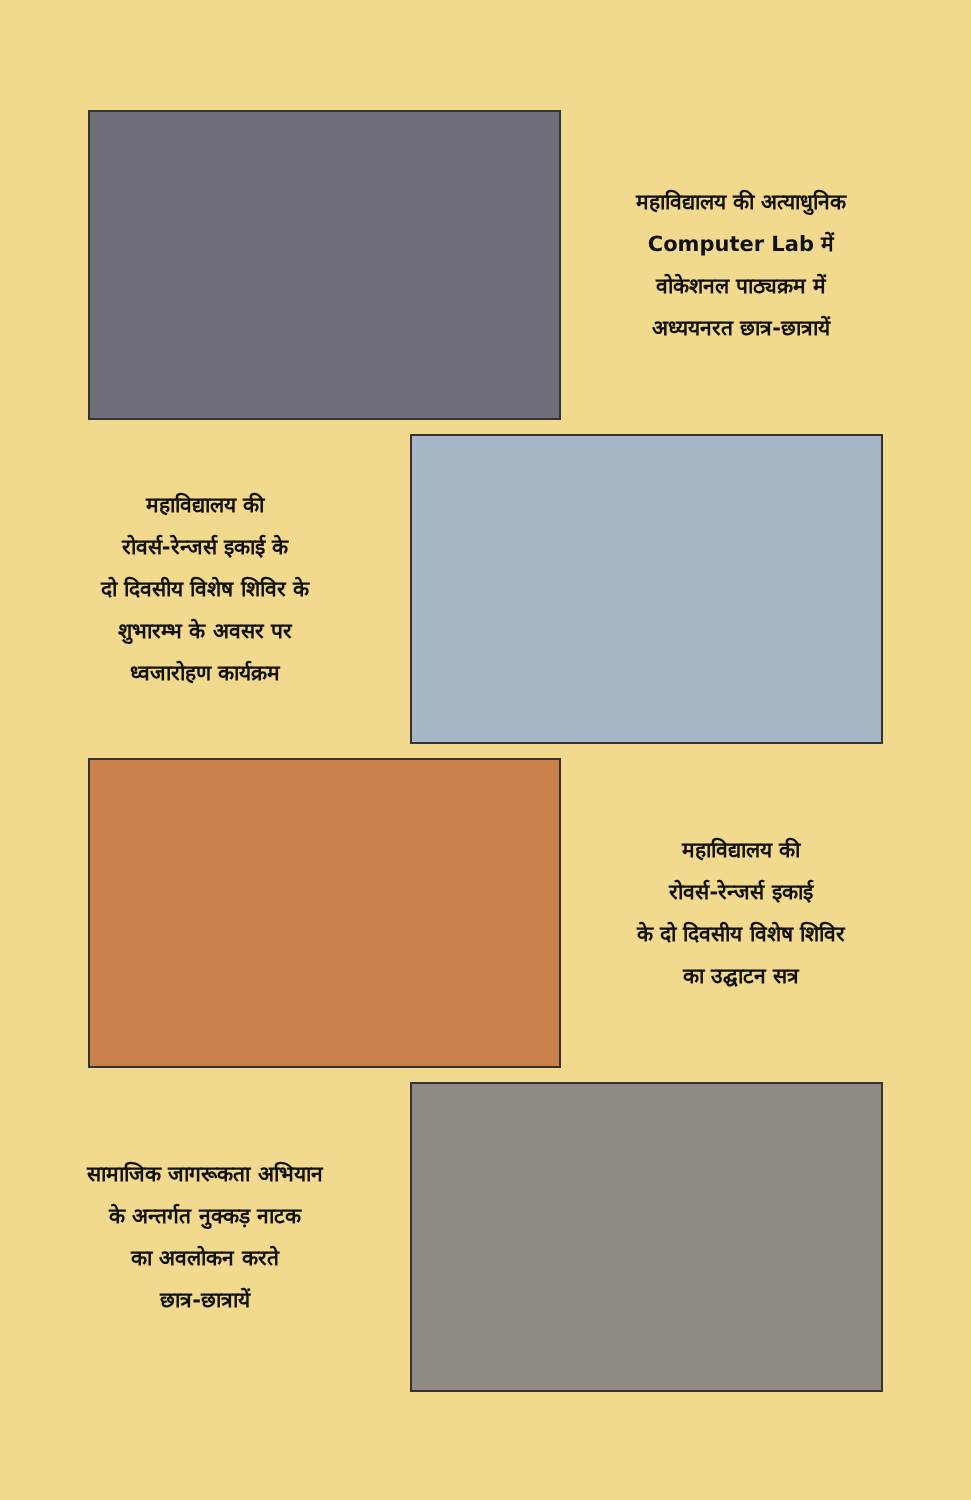महाविद्यालय की अत्याधुनिक
Computer Lab में
वोकेशनल पाठ्यक्रम में
अध्ययनरत छात्र-छात्रायें
महाविद्यालय की
रोवर्स-रेन्जर्स इकाई के
दो दिवसीय विशेष शिविर के
शुभारम्भ के अवसर पर
ध्वजारोहण कार्यक्रम
महाविद्यालय की
रोवर्स-रेन्जर्स इकाई
के दो दिवसीय विशेष शिविर
का उद्घाटन सत्र
सामाजिक जागरूकता अभियान
के अन्तर्गत नुक्कड़ नाटक
का अवलोकन करते
छात्र-छात्रायें